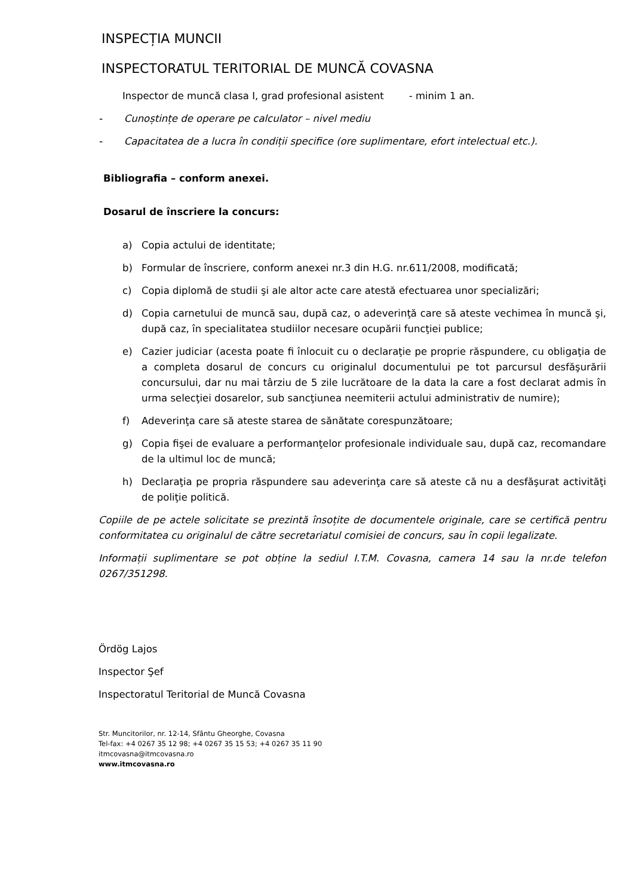INSPECȚIA MUNCII
INSPECTORATUL TERITORIAL DE MUNCĂ COVASNA
Inspector de muncă clasa I, grad profesional asistent - minim 1 an.
- Cunoștințe de operare pe calculator – nivel mediu
- Capacitatea de a lucra în condiții specifice (ore suplimentare, efort intelectual etc.).
Bibliografia – conform anexei.
Dosarul de înscriere la concurs:
a) Copia actului de identitate;
b) Formular de înscriere, conform anexei nr.3 din H.G. nr.611/2008, modificată;
c) Copia diplomă de studii şi ale altor acte care atestă efectuarea unor specializări;
d) Copia carnetului de muncă sau, după caz, o adeverinţă care să ateste vechimea în muncă şi, după caz, în specialitatea studiilor necesare ocupării funcţiei publice;
e) Cazier judiciar (acesta poate fi înlocuit cu o declaraţie pe proprie răspundere, cu obligaţia de a completa dosarul de concurs cu originalul documentului pe tot parcursul desfăşurării concursului, dar nu mai târziu de 5 zile lucrătoare de la data la care a fost declarat admis în urma selecţiei dosarelor, sub sancţiunea neemiterii actului administrativ de numire);
f) Adeverinţa care să ateste starea de sănătate corespunzătoare;
g) Copia fişei de evaluare a performanţelor profesionale individuale sau, după caz, recomandare de la ultimul loc de muncă;
h) Declaraţia pe propria răspundere sau adeverinţa care să ateste că nu a desfăşurat activităţi de poliţie politică.
Copiile de pe actele solicitate se prezintă însoțite de documentele originale, care se certifică pentru conformitatea cu originalul de către secretariatul comisiei de concurs, sau în copii legalizate.
Informații suplimentare se pot obține la sediul I.T.M. Covasna, camera 14 sau la nr.de telefon 0267/351298.
Ördög Lajos
Inspector Şef
Inspectoratul Teritorial de Muncă Covasna
Str. Muncitorilor, nr. 12-14, Sfântu Gheorghe, Covasna
Tel-fax: +4 0267 35 12 98; +4 0267 35 15 53; +4 0267 35 11 90
itmcovasna@itmcovasna.ro
www.itmcovasna.ro